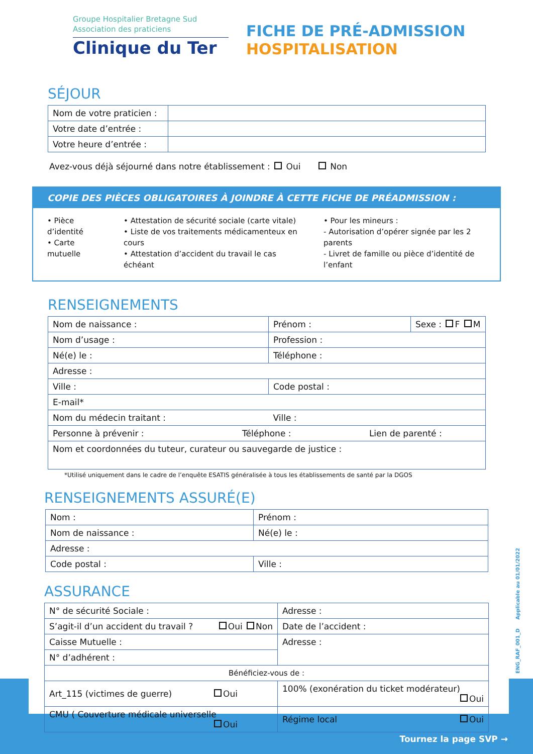Groupe Hospitalier Bretagne Sud
Association des praticiens
Clinique du Ter
FICHE DE PRÉ-ADMISSION
HOSPITALISATION
SÉJOUR
| Nom de votre praticien : | |
| Votre date d’entrée : | |
| Votre heure d’entrée : | |
Avez-vous déjà séjourné dans notre établissement : Oui Non
COPIE DES PIÈCES OBLIGATOIRES À JOINDRE À CETTE FICHE DE PRÉADMISSION :
• Pièce d’identité
• Carte mutuelle
• Attestation de sécurité sociale (carte vitale)
• Liste de vos traitements médicamenteux en cours
• Attestation d’accident du travail le cas échéant
• Pour les mineurs :
- Autorisation d’opérer signée par les 2 parents
- Livret de famille ou pièce d’identité de l’enfant
RENSEIGNEMENTS
| Nom de naissance : | Prénom : | Sexe : F M |
| Nom d’usage : | Profession : | |
| Né(e) le : | Téléphone : | |
| Adresse : | | |
| Ville : | Code postal : | |
| E-mail* | | |
| Nom du médecin traitant : | Ville : | |
| Personne à prévenir : Téléphone : Lien de parenté : | | |
| Nom et coordonnées du tuteur, curateur ou sauvegarde de justice : | | |
*Utilisé uniquement dans le cadre de l’enquête ESATIS généralisée à tous les établissements de santé par la DGOS
RENSEIGNEMENTS ASSURÉ(E)
| Nom : | Prénom : |
| Nom de naissance : | Né(e) le : |
| Adresse : | |
| Code postal : | Ville : |
ASSURANCE
| N° de sécurité Sociale : | Adresse : |
| S’agit-il d’un accident du travail ? Oui Non | Date de l’accident : |
| Caisse Mutuelle : | Adresse : |
| N° d’adhérent : | |
| Bénéficiez-vous de : | |
| Art_115 (victimes de guerre) Oui | 100% (exonération du ticket modérateur) Oui |
| CMU ( Couverture médicale universelle Oui | Régime local Oui |
ENG_RAF_001_D Applicable au 01/01/2022
Tournez la page SVP →